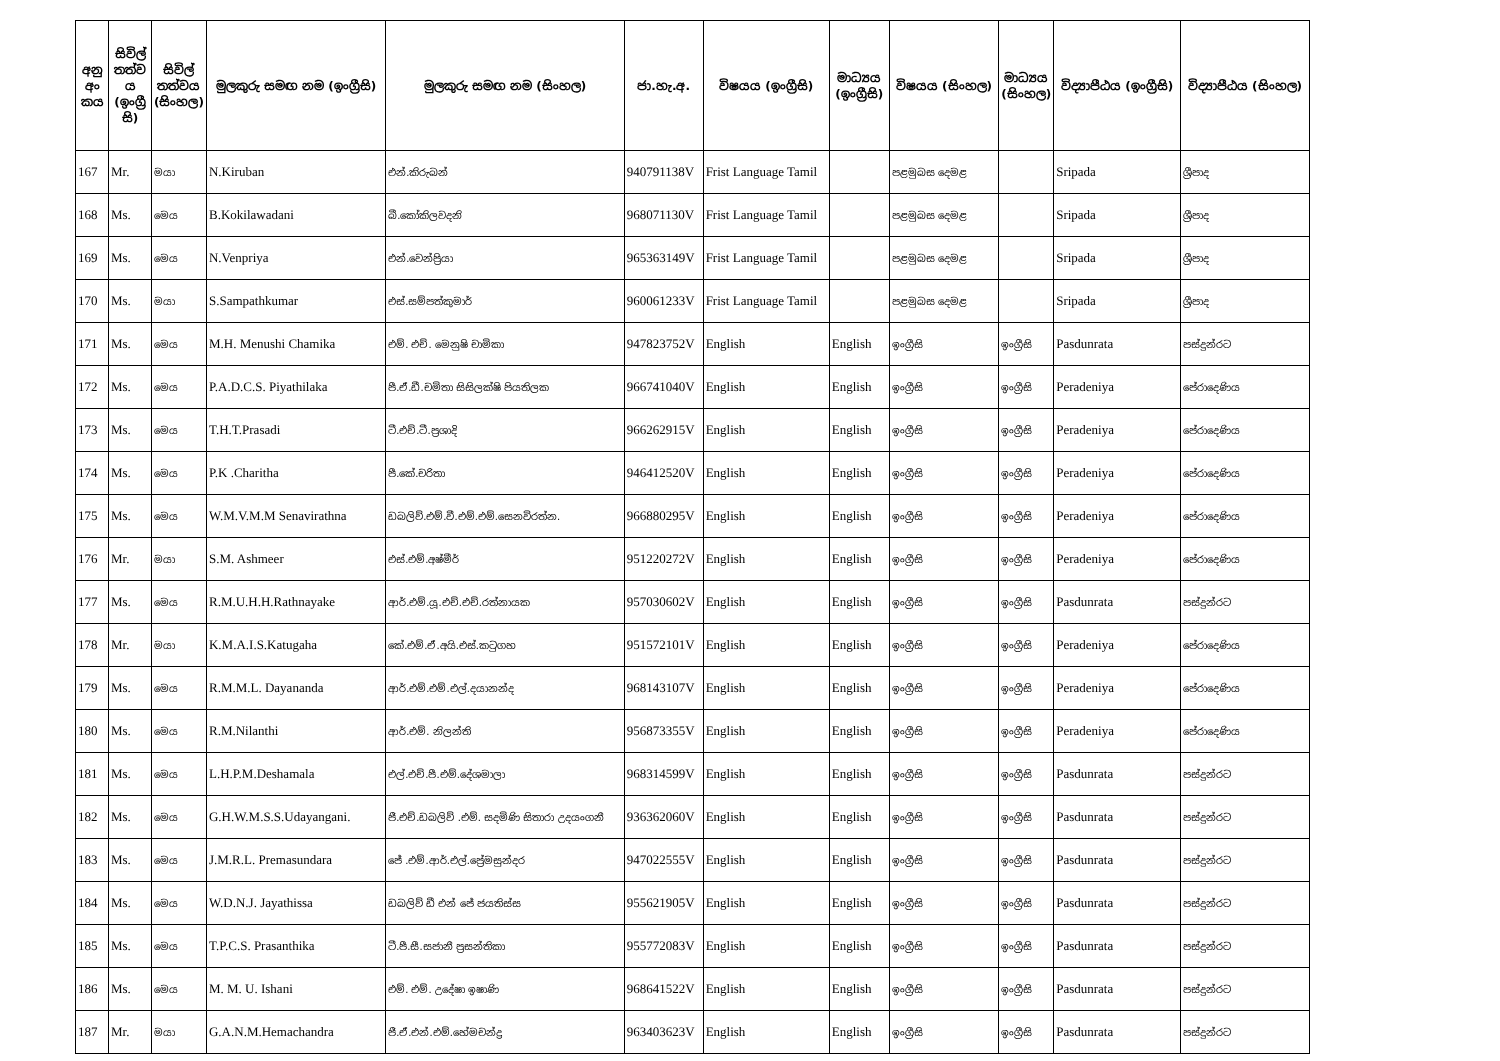| අනු අං කය | සිවිල් තත්ව ය (ඉංග්‍රී සි) | සිවිල් තත්වය (සිංහල) | මුලකුරු සමඟ නම (ඉංග්‍රීසි) | මුලකුරු සමඟ නම (සිංහල) | ජා.හැ.අ. | විෂයය (ඉංග්‍රීසි) | මාධ්‍යය (ඉංග්‍රීසි) | විෂයය (සිංහල) | මාධ්‍යය (සිංහල) | විද්‍යාපීඨය (ඉංග්‍රීසි) | විද්‍යාපීඨය (සිංහල) |
| --- | --- | --- | --- | --- | --- | --- | --- | --- | --- | --- | --- |
| 167 | Mr. | මයා | N.Kiruban | එන්.කිරුබන් | 940791138V | Frist Language Tamil | | පළමුබස දෙමළ | | Sripada | ශ්‍රීපාද |
| 168 | Ms. | මෙය | B.Kokilawadani | බී.කෝකිලවදනි | 968071130V | Frist Language Tamil | | පළමුබස දෙමළ | | Sripada | ශ්‍රීපාද |
| 169 | Ms. | මෙය | N.Venpriya | එන්.වෙන්ප්‍රියා | 965363149V | Frist Language Tamil | | පළමුබස දෙමළ | | Sripada | ශ්‍රීපාද |
| 170 | Ms. | මයා | S.Sampathkumar | එස්.සම්පත්කුමාර් | 960061233V | Frist Language Tamil | | පළමුබස දෙමළ | | Sripada | ශ්‍රීපාද |
| 171 | Ms. | මෙය | M.H. Menushi Chamika | එම්. එච්. මෙනුෂි චාමිකා | 947823752V | English | English | ඉංග්‍රීසි | ඉංග්‍රීසි | Pasdunrata | පස්දුන්රට |
| 172 | Ms. | මෙය | P.A.D.C.S. Piyathilaka | පී.ඒ.ඩී.චමිතා සිසිලක්ෂි පියතිලක | 966741040V | English | English | ඉංග්‍රීසි | ඉංග්‍රීසි | Peradeniya | පේරාදෙණිය |
| 173 | Ms. | මෙය | T.H.T.Prasadi | ටී.එච්.ටී.ප්‍රශාදි | 966262915V | English | English | ඉංග්‍රීසි | ඉංග්‍රීසි | Peradeniya | පේරාදෙණිය |
| 174 | Ms. | මෙය | P.K .Charitha | පී.කේ.චරිතා | 946412520V | English | English | ඉංග්‍රීසි | ඉංග්‍රීසි | Peradeniya | පේරාදෙණිය |
| 175 | Ms. | මෙය | W.M.V.M.M Senavirathna | ඩබලිව්.එම්.වී.එම්.එම්.සෙනවිරත්න. | 966880295V | English | English | ඉංග්‍රීසි | ඉංග්‍රීසි | Peradeniya | පේරාදෙණිය |
| 176 | Mr. | මයා | S.M. Ashmeer | එස්.එම්.අෂ්මීර් | 951220272V | English | English | ඉංග්‍රීසි | ඉංග්‍රීසි | Peradeniya | පේරාදෙණිය |
| 177 | Ms. | මෙය | R.M.U.H.H.Rathnayake | ආර්.එම්.යූ.එච්.එච්.රත්නායක | 957030602V | English | English | ඉංග්‍රීසි | ඉංග්‍රීසි | Pasdunrata | පස්දුන්රට |
| 178 | Mr. | මයා | K.M.A.I.S.Katugaha | කේ.එම්.ඒ.අයි.එස්.කටුගහ | 951572101V | English | English | ඉංග්‍රීසි | ඉංග්‍රීසි | Peradeniya | පේරාදෙණිය |
| 179 | Ms. | මෙය | R.M.M.L. Dayananda | ආර්.එම්.එම්.එල්.දයානන්ද | 968143107V | English | English | ඉංග්‍රීසි | ඉංග්‍රීසි | Peradeniya | පේරාදෙණිය |
| 180 | Ms. | මෙය | R.M.Nilanthi | ආර්.එම්. නිලන්ති | 956873355V | English | English | ඉංග්‍රීසි | ඉංග්‍රීසි | Peradeniya | පේරාදෙණිය |
| 181 | Ms. | මෙය | L.H.P.M.Deshamala | එල්.එච්.පී.එම්.දේශමාලා | 968314599V | English | English | ඉංග්‍රීසි | ඉංග්‍රීසි | Pasdunrata | පස්දුන්රට |
| 182 | Ms. | මෙය | G.H.W.M.S.S.Udayangani. | ජී.එච්.ඩබලිව් .එම්. සදමිණි සිතාරා උදයංගනී | 936362060V | English | English | ඉංග්‍රීසි | ඉංග්‍රීසි | Pasdunrata | පස්දුන්රට |
| 183 | Ms. | මෙය | J.M.R.L. Premasundara | ජේ .එම්.ආර්.එල්.ප්‍රේමසුන්දර | 947022555V | English | English | ඉංග්‍රීසි | ඉංග්‍රීසි | Pasdunrata | පස්දුන්රට |
| 184 | Ms. | මෙය | W.D.N.J. Jayathissa | ඩබලිව් ඩී එන් ජේ ජයතිස්ස | 955621905V | English | English | ඉංග්‍රීසි | ඉංග්‍රීසි | Pasdunrata | පස්දුන්රට |
| 185 | Ms. | මෙය | T.P.C.S. Prasanthika | ටී.පී.සී.සජානී ප්‍රසන්තිකා | 955772083V | English | English | ඉංග්‍රීසි | ඉංග්‍රීසි | Pasdunrata | පස්දුන්රට |
| 186 | Ms. | මෙය | M. M. U. Ishani | එම්. එම්. උදේෂා ඉෂාණි | 968641522V | English | English | ඉංග්‍රීසි | ඉංග්‍රීසි | Pasdunrata | පස්දුන්රට |
| 187 | Mr. | මයා | G.A.N.M.Hemachandra | ජී.ඒ.එන්.එම්.හේමචන්ද්‍ර | 963403623V | English | English | ඉංග්‍රීසි | ඉංග්‍රීසි | Pasdunrata | පස්දුන්රට |